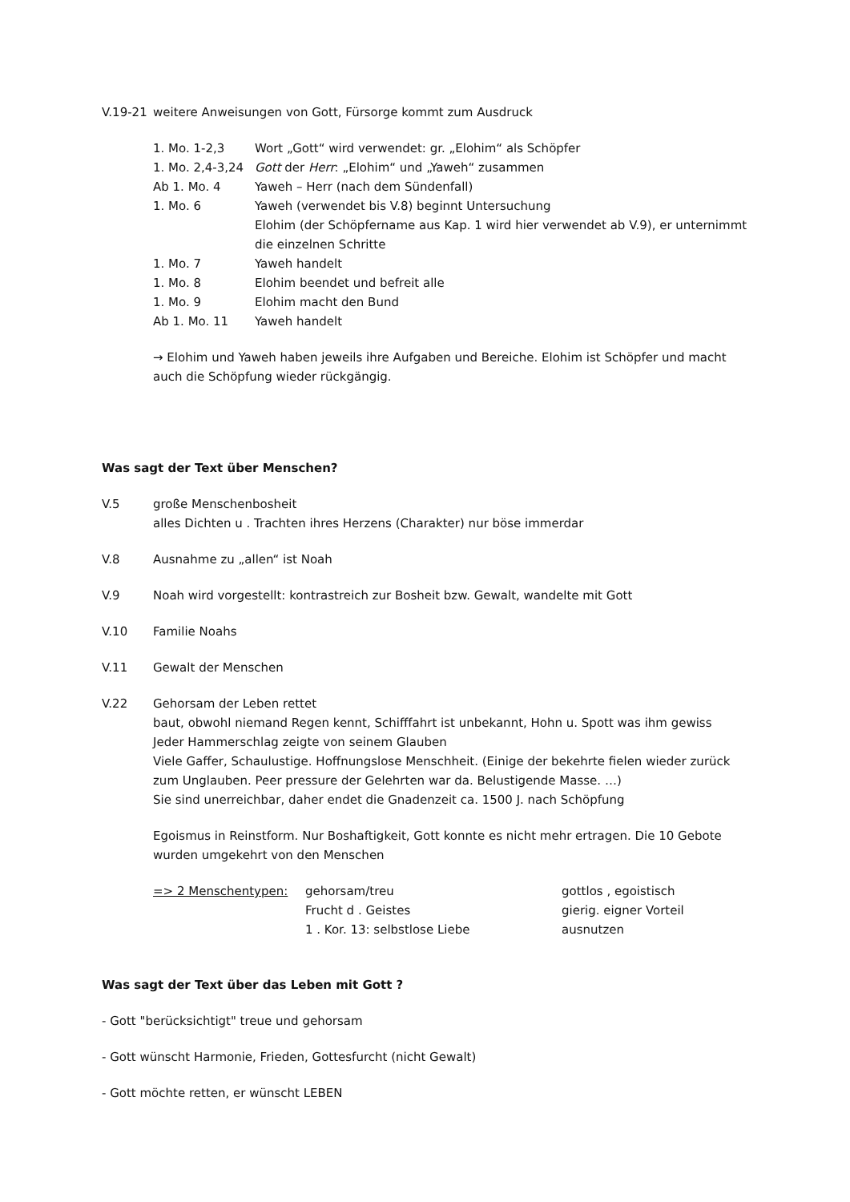V.19-21 weitere Anweisungen von Gott, Fürsorge kommt zum Ausdruck
1. Mo. 1-2,3 Wort „Gott“ wird verwendet: gr. „Elohim“ als Schöpfer
1. Mo. 2,4-3,24 Gott der Herr: „Elohim“ und „Yaweh“ zusammen
Ab 1. Mo. 4 Yaweh – Herr (nach dem Sündenfall)
1. Mo. 6 Yaweh (verwendet bis V.8) beginnt Untersuchung
Elohim (der Schöpfername aus Kap. 1 wird hier verwendet ab V.9), er unternimmt die einzelnen Schritte
1. Mo. 7 Yaweh handelt
1. Mo. 8 Elohim beendet und befreit alle
1. Mo. 9 Elohim macht den Bund
Ab 1. Mo. 11 Yaweh handelt
→ Elohim und Yaweh haben jeweils ihre Aufgaben und Bereiche. Elohim ist Schöpfer und macht auch die Schöpfung wieder rückgängig.
Was sagt der Text über Menschen?
V.5 große Menschenbosheit
alles Dichten u . Trachten ihres Herzens (Charakter) nur böse immerdar
V.8 Ausnahme zu „allen“ ist Noah
V.9 Noah wird vorgestellt: kontrastreich zur Bosheit bzw. Gewalt, wandelte mit Gott
V.10 Familie Noahs
V.11 Gewalt der Menschen
V.22 Gehorsam der Leben rettet
baut, obwohl niemand Regen kennt, Schifffahrt ist unbekannt, Hohn u. Spott was ihm gewiss
Jeder Hammerschlag zeigte von seinem Glauben
Viele Gaffer, Schaulustige. Hoffnungslose Menschheit. (Einige der bekehrte fielen wieder zurück zum Unglauben. Peer pressure der Gelehrten war da. Belustigende Masse. …)
Sie sind unerreichbar, daher endet die Gnadenzeit ca. 1500 J. nach Schöpfung
Egoismus in Reinstform. Nur Boshaftigkeit, Gott konnte es nicht mehr ertragen. Die 10 Gebote wurden umgekehrt von den Menschen
=> 2 Menschentypen: gehorsam/treu
Frucht d . Geistes
1 . Kor. 13: selbstlose Liebe gottlos , egoistisch
gierig. eigner Vorteil
ausnutzen
Was sagt der Text über das Leben mit Gott ?
- Gott "berücksichtigt" treue und gehorsam
- Gott wünscht Harmonie, Frieden, Gottesfurcht (nicht Gewalt)
- Gott möchte retten, er wünscht LEBEN